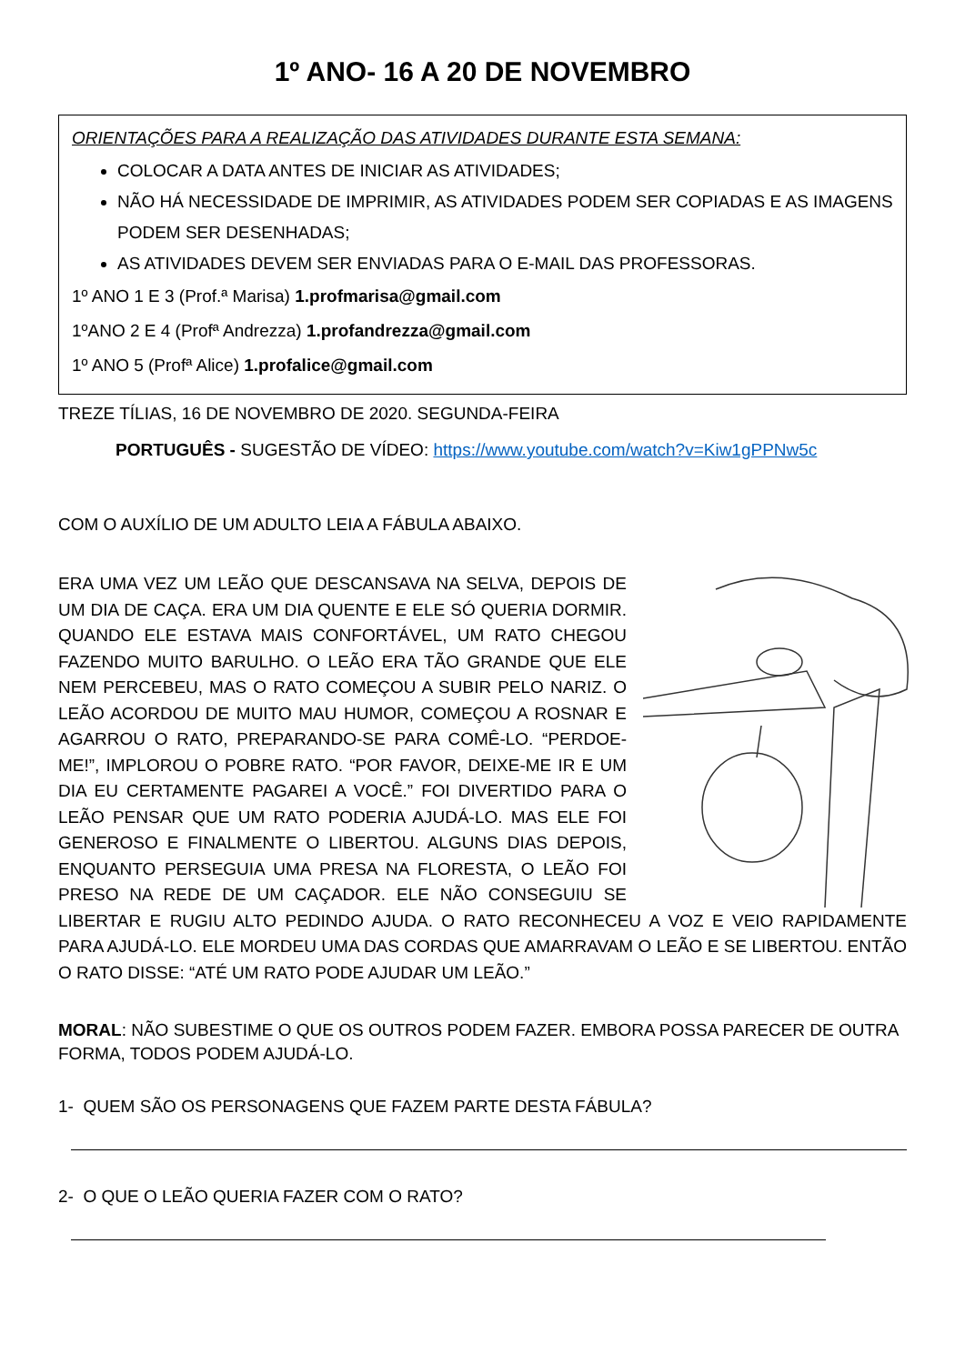1º ANO- 16 A 20 DE NOVEMBRO
ORIENTAÇÕES PARA A REALIZAÇÃO DAS ATIVIDADES DURANTE ESTA SEMANA:
COLOCAR A DATA ANTES DE INICIAR AS ATIVIDADES;
NÃO HÁ NECESSIDADE DE IMPRIMIR, AS ATIVIDADES PODEM SER COPIADAS E AS IMAGENS PODEM SER DESENHADAS;
AS ATIVIDADES DEVEM SER ENVIADAS PARA O E-MAIL DAS PROFESSORAS.
1º ANO 1 E 3 (Prof.ª Marisa) 1.profmarisa@gmail.com
1ºANO 2 E 4 (Profª Andrezza) 1.profandrezza@gmail.com
1º ANO 5 (Profª Alice) 1.profalice@gmail.com
TREZE TÍLIAS, 16 DE NOVEMBRO DE 2020. SEGUNDA-FEIRA
PORTUGUÊS - SUGESTÃO DE VÍDEO: https://www.youtube.com/watch?v=Kiw1gPPNw5c
COM O AUXÍLIO DE UM ADULTO LEIA A FÁBULA ABAIXO.
ERA UMA VEZ UM LEÃO QUE DESCANSAVA NA SELVA, DEPOIS DE UM DIA DE CAÇA. ERA UM DIA QUENTE E ELE SÓ QUERIA DORMIR. QUANDO ELE ESTAVA MAIS CONFORTÁVEL, UM RATO CHEGOU FAZENDO MUITO BARULHO. O LEÃO ERA TÃO GRANDE QUE ELE NEM PERCEBEU, MAS O RATO COMEÇOU A SUBIR PELO NARIZ. O LEÃO ACORDOU DE MUITO MAU HUMOR, COMEÇOU A ROSNAR E AGARROU O RATO, PREPARANDO-SE PARA COMÊ-LO. “PERDOE-ME!”, IMPLOROU O POBRE RATO. “POR FAVOR, DEIXE-ME IR E UM DIA EU CERTAMENTE PAGAREI A VOCÊ.” FOI DIVERTIDO PARA O LEÃO PENSAR QUE UM RATO PODERIA AJUDÁ-LO. MAS ELE FOI GENEROSO E FINALMENTE O LIBERTOU. ALGUNS DIAS DEPOIS, ENQUANTO PERSEGUIA UMA PRESA NA FLORESTA, O LEÃO FOI PRESO NA REDE DE UM CAÇADOR. ELE NÃO CONSEGUIU SE LIBERTAR E RUGIU ALTO PEDINDO AJUDA. O RATO RECONHECEU A VOZ E VEIO RAPIDAMENTE PARA AJUDÁ-LO. ELE MORDEU UMA DAS CORDAS QUE AMARRAVAM O LEÃO E SE LIBERTOU. ENTÃO O RATO DISSE: “ATÉ UM RATO PODE AJUDAR UM LEÃO.”
MORAL: NÃO SUBESTIME O QUE OS OUTROS PODEM FAZER. EMBORA POSSA PARECER DE OUTRA FORMA, TODOS PODEM AJUDÁ-LO.
1- QUEM SÃO OS PERSONAGENS QUE FAZEM PARTE DESTA FÁBULA?
2- O QUE O LEÃO QUERIA FAZER COM O RATO?